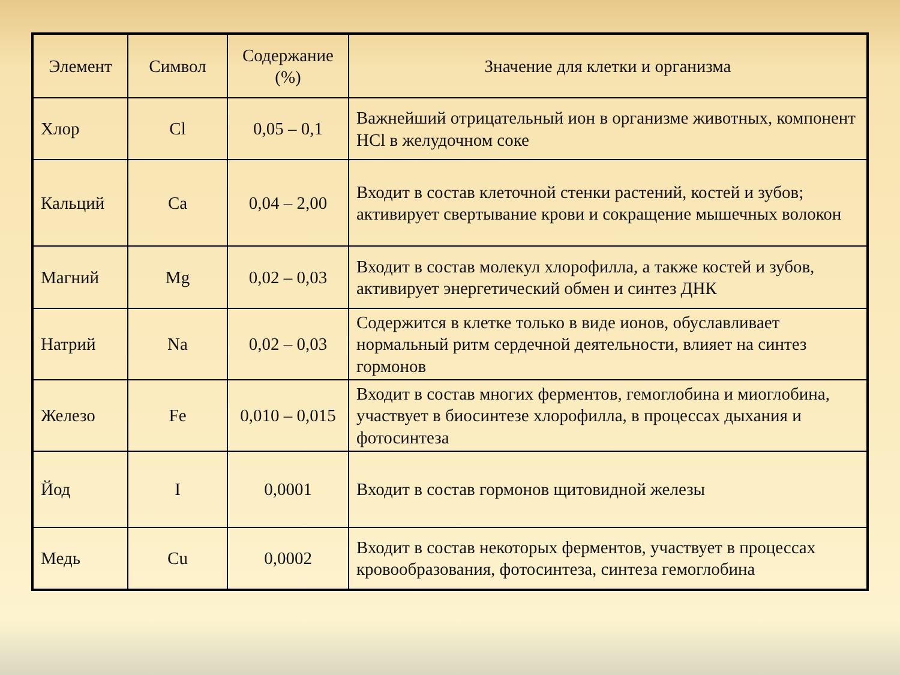| Элемент | Символ | Содержание (%) | Значение для клетки и организма |
| --- | --- | --- | --- |
| Хлор | Cl | 0,05 – 0,1 | Важнейший отрицательный ион в организме животных, компонент HCl в желудочном соке |
| Кальций | Ca | 0,04 – 2,00 | Входит в состав клеточной стенки растений, костей и зубов; активирует свертывание крови и сокращение мышечных волокон |
| Магний | Mg | 0,02 – 0,03 | Входит в состав молекул хлорофилла, а также костей и зубов, активирует энергетический обмен и синтез ДНК |
| Натрий | Na | 0,02 – 0,03 | Содержится в клетке только в виде ионов, обуславливает нормальный ритм сердечной деятельности, влияет на синтез гормонов |
| Железо | Fe | 0,010 – 0,015 | Входит в состав многих ферментов, гемоглобина и миоглобина, участвует в биосинтезе хлорофилла, в процессах дыхания и фотосинтеза |
| Йод | I | 0,0001 | Входит в состав гормонов щитовидной железы |
| Медь | Cu | 0,0002 | Входит в состав некоторых ферментов, участвует в процессах кровообразования, фотосинтеза, синтеза гемоглобина |